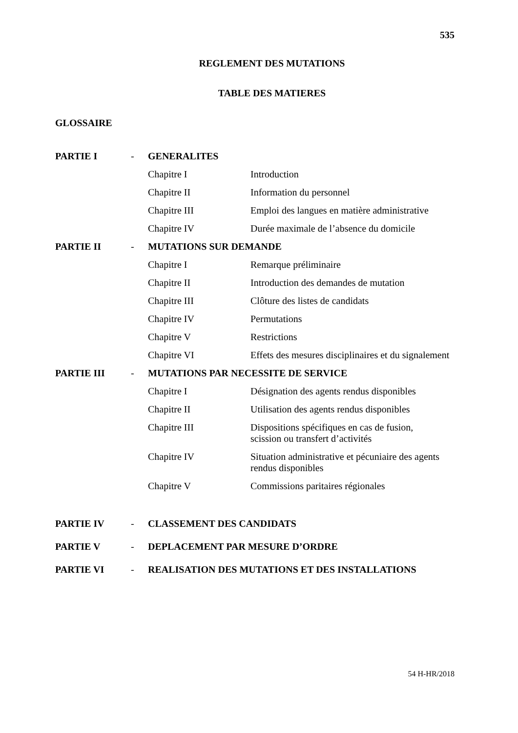535
REGLEMENT DES MUTATIONS
TABLE DES MATIERES
GLOSSAIRE
| PARTIE I | - | GENERALITES | |
| | | Chapitre I | Introduction |
| | | Chapitre II | Information du personnel |
| | | Chapitre III | Emploi des langues en matière administrative |
| | | Chapitre IV | Durée maximale de l’absence du domicile |
| PARTIE II | - | MUTATIONS SUR DEMANDE | |
| | | Chapitre I | Remarque préliminaire |
| | | Chapitre II | Introduction des demandes de mutation |
| | | Chapitre III | Clôture des listes de candidats |
| | | Chapitre IV | Permutations |
| | | Chapitre V | Restrictions |
| | | Chapitre VI | Effets des mesures disciplinaires et du signalement |
| PARTIE III | - | MUTATIONS PAR NECESSITE DE SERVICE | |
| | | Chapitre I | Désignation des agents rendus disponibles |
| | | Chapitre II | Utilisation des agents rendus disponibles |
| | | Chapitre III | Dispositions spécifiques en cas de fusion, scission ou transfert d’activités |
| | | Chapitre IV | Situation administrative et pécuniaire des agents rendus disponibles |
| | | Chapitre V | Commissions paritaires régionales |
| PARTIE IV | - | CLASSEMENT DES CANDIDATS | |
| PARTIE V | - | DEPLACEMENT PAR MESURE D’ORDRE | |
| PARTIE VI | - | REALISATION DES MUTATIONS ET DES INSTALLATIONS | |
54 H-HR/2018